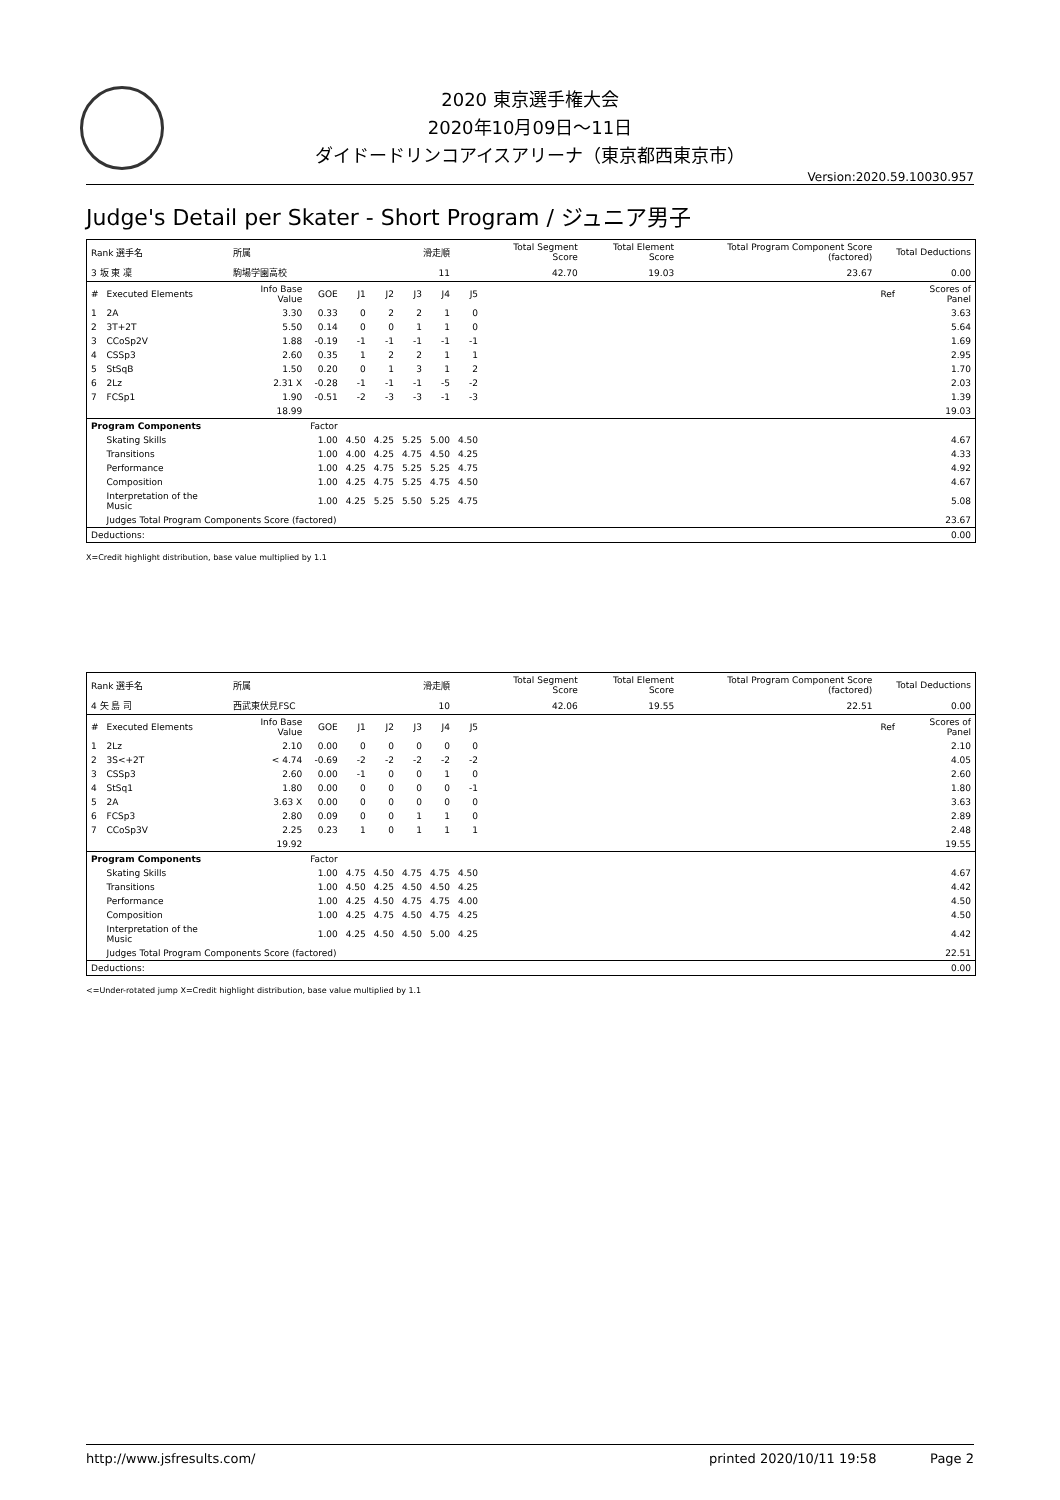2020 東京選手権大会
2020年10月09日～11日
ダイドードリンコアイスアリーナ（東京都西東京市）
Version:2020.59.10030.957
Judge's Detail per Skater - Short Program / ジュニア男子
| Rank 選手名 | | 所属 | | | 滑走順 | | | | Total Segment Score | Total Element Score | Total Program Component Score (factored) | Total Deductions | |
| 3 坂 東 凜 | | 駒場学園高校 | | | 11 | | | | 42.70 | 19.03 | 23.67 | 0.00 | |
| # | Executed Elements | Info Base Value | GOE | J1 | J2 | J3 | J4 | J5 | | | | Ref | Scores of Panel |
| 1 | 2A | 3.30 | 0.33 | 0 | 2 | 2 | 1 | 0 | | | | | 3.63 |
| 2 | 3T+2T | 5.50 | 0.14 | 0 | 0 | 1 | 1 | 0 | | | | | 5.64 |
| 3 | CCoSp2V | 1.88 | -0.19 | -1 | -1 | -1 | -1 | -1 | | | | | 1.69 |
| 4 | CSSp3 | 2.60 | 0.35 | 1 | 2 | 2 | 1 | 1 | | | | | 2.95 |
| 5 | StSqB | 1.50 | 0.20 | 0 | 1 | 3 | 1 | 2 | | | | | 1.70 |
| 6 | 2Lz | 2.31 X | -0.28 | -1 | -1 | -1 | -5 | -2 | | | | | 2.03 |
| 7 | FCSp1 | 1.90 | -0.51 | -2 | -3 | -3 | -1 | -3 | | | | | 1.39 |
| | | 18.99 | | | | | | | | | | | 19.03 |
| Program Components | | | Factor | | | | | | | | | | |
| | Skating Skills | | 1.00 | 4.50 | 4.25 | 5.25 | 5.00 | 4.50 | | | | | 4.67 |
| | Transitions | | 1.00 | 4.00 | 4.25 | 4.75 | 4.50 | 4.25 | | | | | 4.33 |
| | Performance | | 1.00 | 4.25 | 4.75 | 5.25 | 5.25 | 4.75 | | | | | 4.92 |
| | Composition | | 1.00 | 4.25 | 4.75 | 5.25 | 4.75 | 4.50 | | | | | 4.67 |
| | Interpretation of the Music | | 1.00 | 4.25 | 5.25 | 5.50 | 5.25 | 4.75 | | | | | 5.08 |
| | Judges Total Program Components Score (factored) | | | | | | | | | | | | 23.67 |
| Deductions: | | | | | | | | | | | | | 0.00 |
X=Credit highlight distribution, base value multiplied by 1.1
| Rank 選手名 | | 所属 | | | 滑走順 | | | | Total Segment Score | Total Element Score | Total Program Component Score (factored) | Total Deductions | |
| 4 矢 島 司 | | 西武東伏見FSC | | | 10 | | | | 42.06 | 19.55 | 22.51 | 0.00 | |
| # | Executed Elements | Info Base Value | GOE | J1 | J2 | J3 | J4 | J5 | | | | Ref | Scores of Panel |
| 1 | 2Lz | 2.10 | 0.00 | 0 | 0 | 0 | 0 | 0 | | | | | 2.10 |
| 2 | 3S<+2T | < 4.74 | -0.69 | -2 | -2 | -2 | -2 | -2 | | | | | 4.05 |
| 3 | CSSp3 | 2.60 | 0.00 | -1 | 0 | 0 | 1 | 0 | | | | | 2.60 |
| 4 | StSq1 | 1.80 | 0.00 | 0 | 0 | 0 | 0 | -1 | | | | | 1.80 |
| 5 | 2A | 3.63 X | 0.00 | 0 | 0 | 0 | 0 | 0 | | | | | 3.63 |
| 6 | FCSp3 | 2.80 | 0.09 | 0 | 0 | 1 | 1 | 0 | | | | | 2.89 |
| 7 | CCoSp3V | 2.25 | 0.23 | 1 | 0 | 1 | 1 | 1 | | | | | 2.48 |
| | | 19.92 | | | | | | | | | | | 19.55 |
| Program Components | | | Factor | | | | | | | | | | |
| | Skating Skills | | 1.00 | 4.75 | 4.50 | 4.75 | 4.75 | 4.50 | | | | | 4.67 |
| | Transitions | | 1.00 | 4.50 | 4.25 | 4.50 | 4.50 | 4.25 | | | | | 4.42 |
| | Performance | | 1.00 | 4.25 | 4.50 | 4.75 | 4.75 | 4.00 | | | | | 4.50 |
| | Composition | | 1.00 | 4.25 | 4.75 | 4.50 | 4.75 | 4.25 | | | | | 4.50 |
| | Interpretation of the Music | | 1.00 | 4.25 | 4.50 | 4.50 | 5.00 | 4.25 | | | | | 4.42 |
| | Judges Total Program Components Score (factored) | | | | | | | | | | | | 22.51 |
| Deductions: | | | | | | | | | | | | | 0.00 |
<=Under-rotated jump X=Credit highlight distribution, base value multiplied by 1.1
http://www.jsfresults.com/ printed 2020/10/11 19:58 Page 2